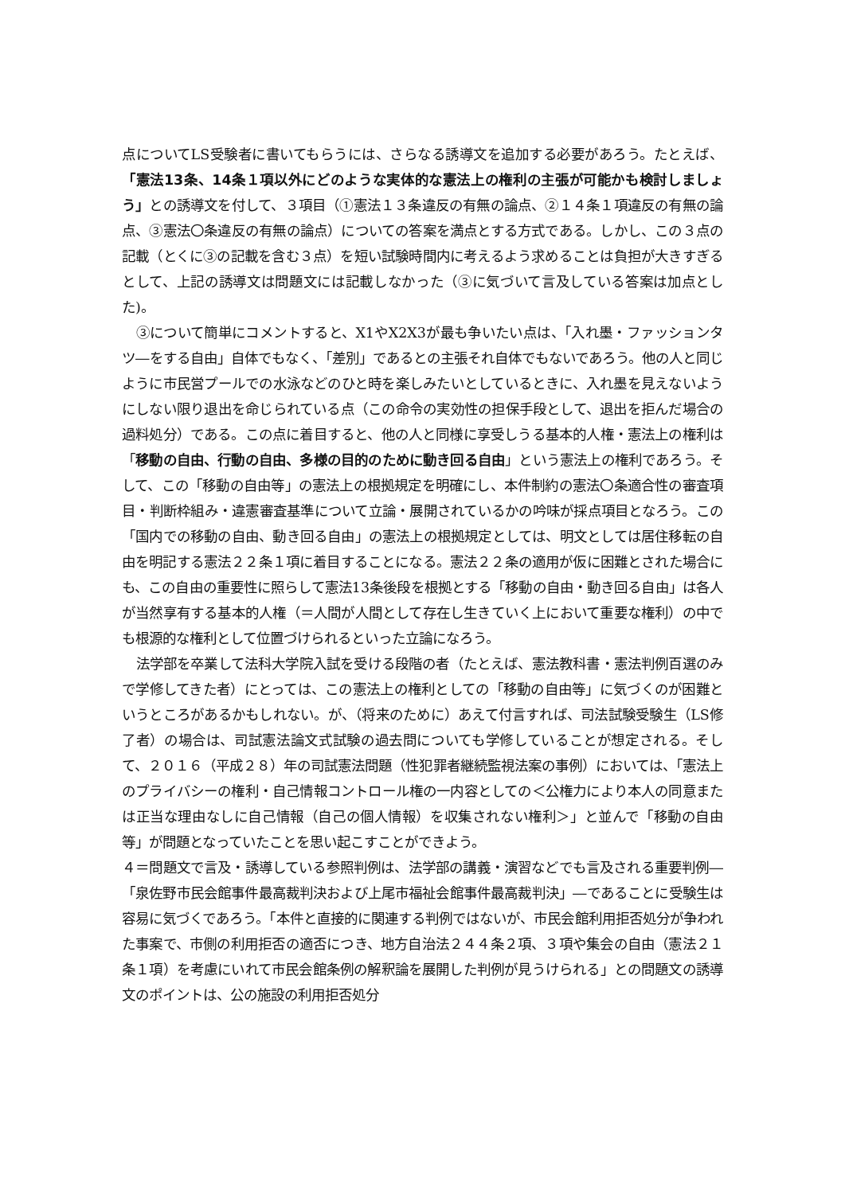点についてLS受験者に書いてもらうには、さらなる誘導文を追加する必要があろう。たとえば、「憲法13条、14条１項以外にどのような実体的な憲法上の権利の主張が可能かも検討しましょう」との誘導文を付して、３項目（①憲法１３条違反の有無の論点、②１４条１項違反の有無の論点、③憲法〇条違反の有無の論点）についての答案を満点とする方式である。しかし、この３点の記載（とくに③の記載を含む３点）を短い試験時間内に考えるよう求めることは負担が大きすぎるとして、上記の誘導文は問題文には記載しなかった（③に気づいて言及している答案は加点とした)。
③について簡単にコメントすると、X1やX2X3が最も争いたい点は、「入れ墨・ファッションタツ―をする自由」自体でもなく、「差別」であるとの主張それ自体でもないであろう。他の人と同じように市民営プールでの水泳などのひと時を楽しみたいとしているときに、入れ墨を見えないようにしない限り退出を命じられている点（この命令の実効性の担保手段として、退出を拒んだ場合の過料処分）である。この点に着目すると、他の人と同様に享受しうる基本的人権・憲法上の権利は「移動の自由、行動の自由、多様の目的のために動き回る自由」という憲法上の権利であろう。そして、この「移動の自由等」の憲法上の根拠規定を明確にし、本件制約の憲法〇条適合性の審査項目・判断枠組み・違憲審査基準について立論・展開されているかの吟味が採点項目となろう。この「国内での移動の自由、動き回る自由」の憲法上の根拠規定としては、明文としては居住移転の自由を明記する憲法２２条１項に着目することになる。憲法２２条の適用が仮に困難とされた場合にも、この自由の重要性に照らして憲法13条後段を根拠とする「移動の自由・動き回る自由」は各人が当然享有する基本的人権（＝人間が人間として存在し生きていく上において重要な権利）の中でも根源的な権利として位置づけられるといった立論になろう。
法学部を卒業して法科大学院入試を受ける段階の者（たとえば、憲法教科書・憲法判例百選のみで学修してきた者）にとっては、この憲法上の権利としての「移動の自由等」に気づくのが困難というところがあるかもしれない。が、（将来のために）あえて付言すれば、司法試験受験生（LS修了者）の場合は、司試憲法論文式試験の過去問についても学修していることが想定される。そして、２０１６（平成２８）年の司試憲法問題（性犯罪者継続監視法案の事例）においては、「憲法上のプライバシーの権利・自己情報コントロール権の一内容としての＜公権力により本人の同意または正当な理由なしに自己情報（自己の個人情報）を収集されない権利＞」と並んで「移動の自由等」が問題となっていたことを思い起こすことができよう。
４＝問題文で言及・誘導している参照判例は、法学部の講義・演習などでも言及される重要判例―「泉佐野市民会館事件最高裁判決および上尾市福祉会館事件最高裁判決」―であることに受験生は容易に気づくであろう。「本件と直接的に関連する判例ではないが、市民会館利用拒否処分が争われた事案で、市側の利用拒否の適否につき、地方自治法２４４条２項、３項や集会の自由（憲法２１条１項）を考慮にいれて市民会館条例の解釈論を展開した判例が見うけられる」との問題文の誘導文のポイントは、公の施設の利用拒否処分